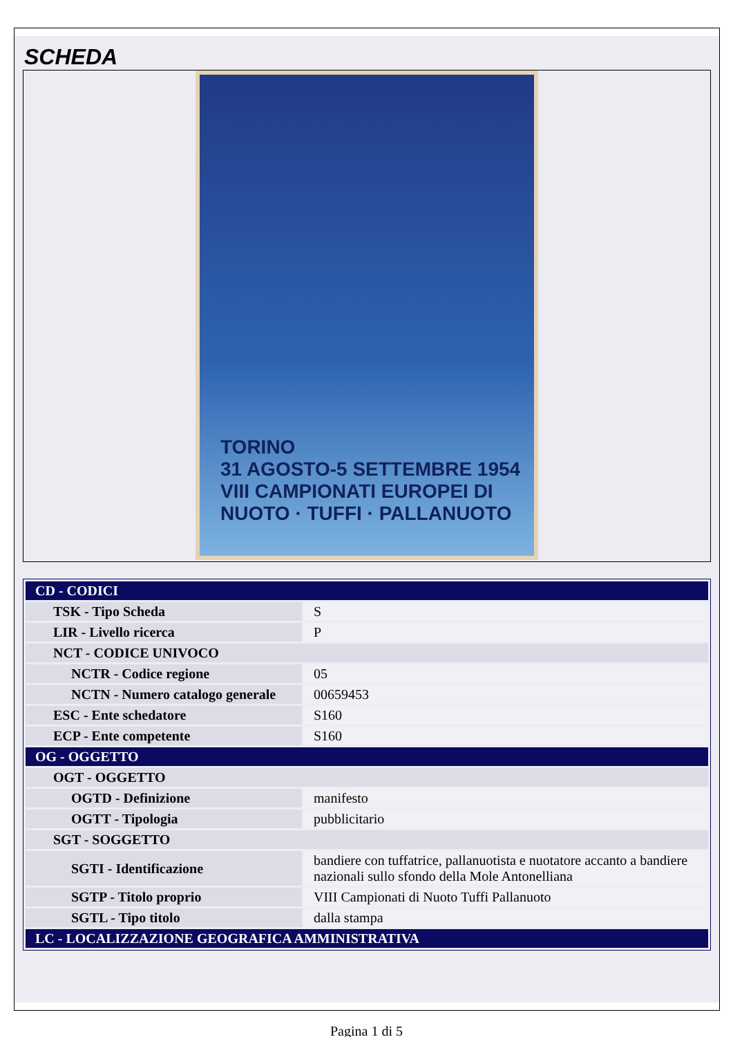SCHEDA
TORINO
31 AGOSTO-5 SETTEMBRE 1954
VIII CAMPIONATI EUROPEI DI
NUOTO · TUFFI · PALLANUOTO
| CD - CODICI | |
| TSK - Tipo Scheda | S |
| LIR - Livello ricerca | P |
| NCT - CODICE UNIVOCO | |
| NCTR - Codice regione | 05 |
| NCTN - Numero catalogo generale | 00659453 |
| ESC - Ente schedatore | S160 |
| ECP - Ente competente | S160 |
| OG - OGGETTO | |
| OGT - OGGETTO | |
| OGTD - Definizione | manifesto |
| OGTT - Tipologia | pubblicitario |
| SGT - SOGGETTO | |
| SGTI - Identificazione | bandiere con tuffatrice, pallanuotista e nuotatore accanto a bandiere nazionali sullo sfondo della Mole Antonelliana |
| SGTP - Titolo proprio | VIII Campionati di Nuoto Tuffi Pallanuoto |
| SGTL - Tipo titolo | dalla stampa |
| LC - LOCALIZZAZIONE GEOGRAFICA AMMINISTRATIVA | |
Pagina 1 di 5